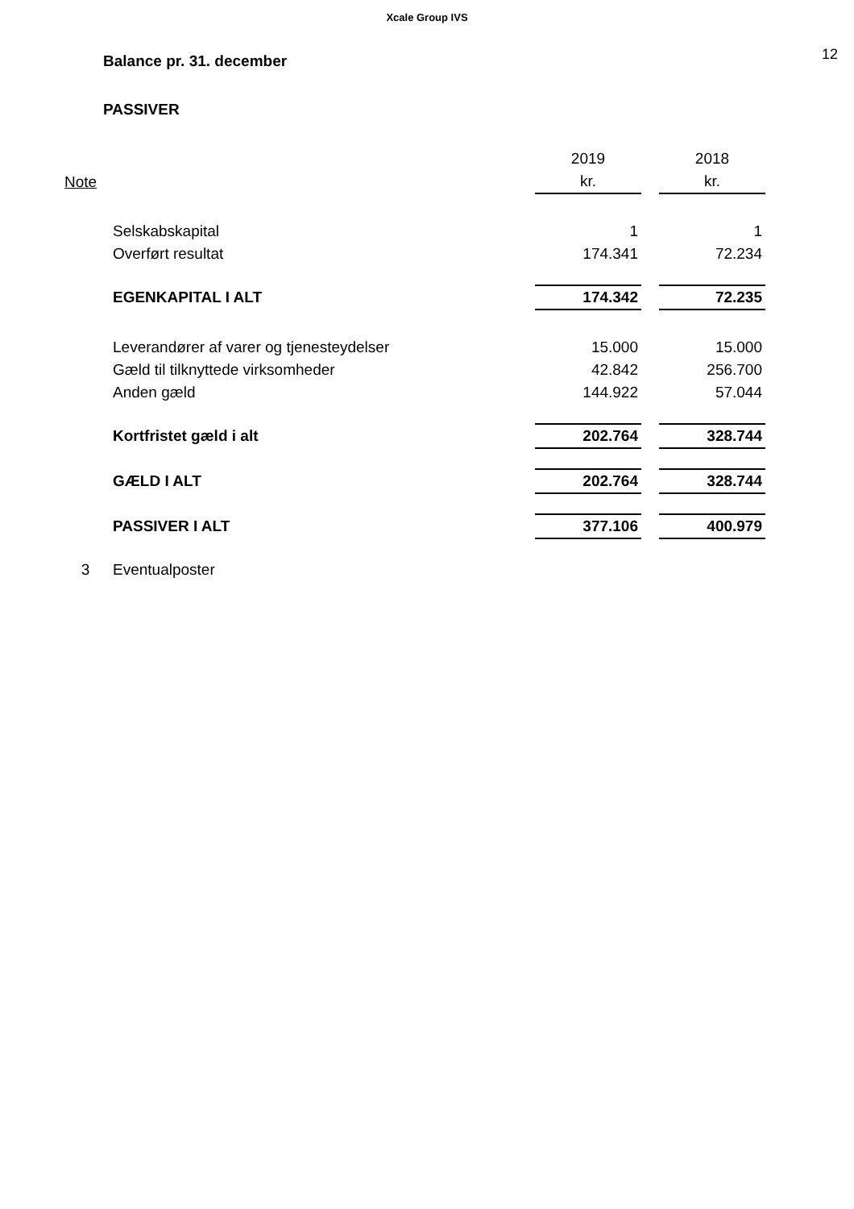Xcale Group IVS
Balance pr. 31. december
12
PASSIVER
| | | 2019 | | 2018 |
| Note | | kr. | | kr. |
| | Selskabskapital | 1 | | 1 |
| | Overført resultat | 174.341 | | 72.234 |
| | EGENKAPITAL I ALT | 174.342 | | 72.235 |
| | Leverandører af varer og tjenesteydelser | 15.000 | | 15.000 |
| | Gæld til tilknyttede virksomheder | 42.842 | | 256.700 |
| | Anden gæld | 144.922 | | 57.044 |
| | Kortfristet gæld i alt | 202.764 | | 328.744 |
| | GÆLD I ALT | 202.764 | | 328.744 |
| | PASSIVER I ALT | 377.106 | | 400.979 |
| 3 | Eventualposter | | | |